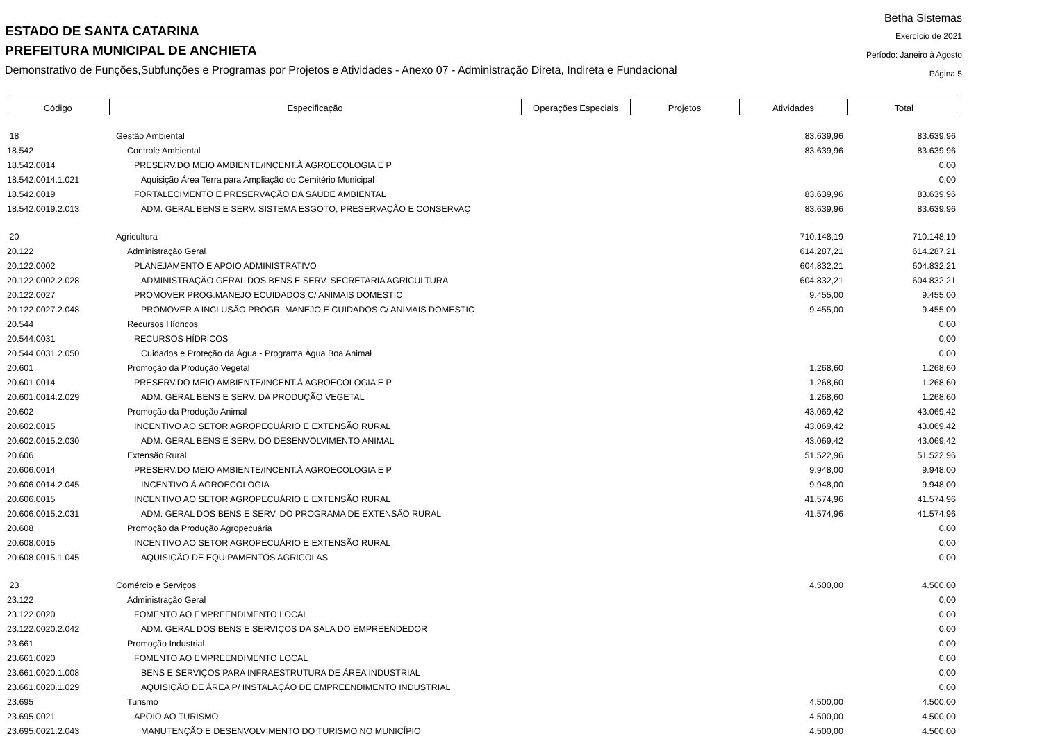ESTADO DE SANTA CATARINA
PREFEITURA MUNICIPAL DE ANCHIETA
Demonstrativo de Funções,Subfunções e Programas por Projetos e Atividades - Anexo 07 - Administração Direta, Indireta e Fundacional
Betha Sistemas
Exercício de 2021
Período: Janeiro à Agosto
Página 5
| Código | Especificação | Operações Especiais | Projetos | Atividades | Total |
| --- | --- | --- | --- | --- | --- |
| 18 | Gestão Ambiental | | | 83.639,96 | 83.639,96 |
| 18.542 | Controle Ambiental | | | 83.639,96 | 83.639,96 |
| 18.542.0014 | PRESERV.DO MEIO AMBIENTE/INCENT.À AGROECOLOGIA E P | | | | 0,00 |
| 18.542.0014.1.021 | Aquisição Área Terra para Ampliação do Cemitério Municipal | | | | 0,00 |
| 18.542.0019 | FORTALECIMENTO E PRESERVAÇÃO DA SAÚDE AMBIENTAL | | | 83.639,96 | 83.639,96 |
| 18.542.0019.2.013 | ADM. GERAL BENS E SERV. SISTEMA ESGOTO, PRESERVAÇÃO E CONSERVAÇ | | | 83.639,96 | 83.639,96 |
| 20 | Agricultura | | | 710.148,19 | 710.148,19 |
| 20.122 | Administração Geral | | | 614.287,21 | 614.287,21 |
| 20.122.0002 | PLANEJAMENTO E APOIO ADMINISTRATIVO | | | 604.832,21 | 604.832,21 |
| 20.122.0002.2.028 | ADMINISTRAÇÃO GERAL DOS BENS E SERV. SECRETARIA AGRICULTURA | | | 604.832,21 | 604.832,21 |
| 20.122.0027 | PROMOVER PROG.MANEJO ECUIDADOS C/ ANIMAIS DOMESTIC | | | 9.455,00 | 9.455,00 |
| 20.122.0027.2.048 | PROMOVER A INCLUSÃO PROGR. MANEJO E CUIDADOS C/ ANIMAIS DOMESTIC | | | 9.455,00 | 9.455,00 |
| 20.544 | Recursos Hídricos | | | | 0,00 |
| 20.544.0031 | RECURSOS HÍDRICOS | | | | 0,00 |
| 20.544.0031.2.050 | Cuidados e Proteção da Água - Programa Água Boa Animal | | | | 0,00 |
| 20.601 | Promoção da Produção Vegetal | | | 1.268,60 | 1.268,60 |
| 20.601.0014 | PRESERV.DO MEIO AMBIENTE/INCENT.À AGROECOLOGIA E P | | | 1.268,60 | 1.268,60 |
| 20.601.0014.2.029 | ADM. GERAL BENS E SERV. DA PRODUÇÃO VEGETAL | | | 1.268,60 | 1.268,60 |
| 20.602 | Promoção da Produção Animal | | | 43.069,42 | 43.069,42 |
| 20.602.0015 | INCENTIVO AO SETOR AGROPECUÁRIO E EXTENSÃO RURAL | | | 43.069,42 | 43.069,42 |
| 20.602.0015.2.030 | ADM. GERAL BENS E SERV. DO DESENVOLVIMENTO ANIMAL | | | 43.069,42 | 43.069,42 |
| 20.606 | Extensão Rural | | | 51.522,96 | 51.522,96 |
| 20.606.0014 | PRESERV.DO MEIO AMBIENTE/INCENT.À AGROECOLOGIA E P | | | 9.948,00 | 9.948,00 |
| 20.606.0014.2.045 | INCENTIVO À AGROECOLOGIA | | | 9.948,00 | 9.948,00 |
| 20.606.0015 | INCENTIVO AO SETOR AGROPECUÁRIO E EXTENSÃO RURAL | | | 41.574,96 | 41.574,96 |
| 20.606.0015.2.031 | ADM. GERAL DOS BENS E SERV. DO PROGRAMA DE EXTENSÃO RURAL | | | 41.574,96 | 41.574,96 |
| 20.608 | Promoção da Produção Agropecuária | | | | 0,00 |
| 20.608.0015 | INCENTIVO AO SETOR AGROPECUÁRIO E EXTENSÃO RURAL | | | | 0,00 |
| 20.608.0015.1.045 | AQUISIÇÃO DE EQUIPAMENTOS AGRÍCOLAS | | | | 0,00 |
| 23 | Comércio e Serviços | | | 4.500,00 | 4.500,00 |
| 23.122 | Administração Geral | | | | 0,00 |
| 23.122.0020 | FOMENTO AO EMPREENDIMENTO LOCAL | | | | 0,00 |
| 23.122.0020.2.042 | ADM. GERAL DOS BENS E SERVIÇOS DA SALA DO EMPREENDEDOR | | | | 0,00 |
| 23.661 | Promoção Industrial | | | | 0,00 |
| 23.661.0020 | FOMENTO AO EMPREENDIMENTO LOCAL | | | | 0,00 |
| 23.661.0020.1.008 | BENS E SERVIÇOS PARA INFRAESTRUTURA DE ÁREA INDUSTRIAL | | | | 0,00 |
| 23.661.0020.1.029 | AQUISIÇÃO DE ÁREA P/ INSTALAÇÃO DE EMPREENDIMENTO INDUSTRIAL | | | | 0,00 |
| 23.695 | Turismo | | | 4.500,00 | 4.500,00 |
| 23.695.0021 | APOIO AO TURISMO | | | 4.500,00 | 4.500,00 |
| 23.695.0021.2.043 | MANUTENÇÃO E DESENVOLVIMENTO DO TURISMO NO MUNICÍPIO | | | 4.500,00 | 4.500,00 |